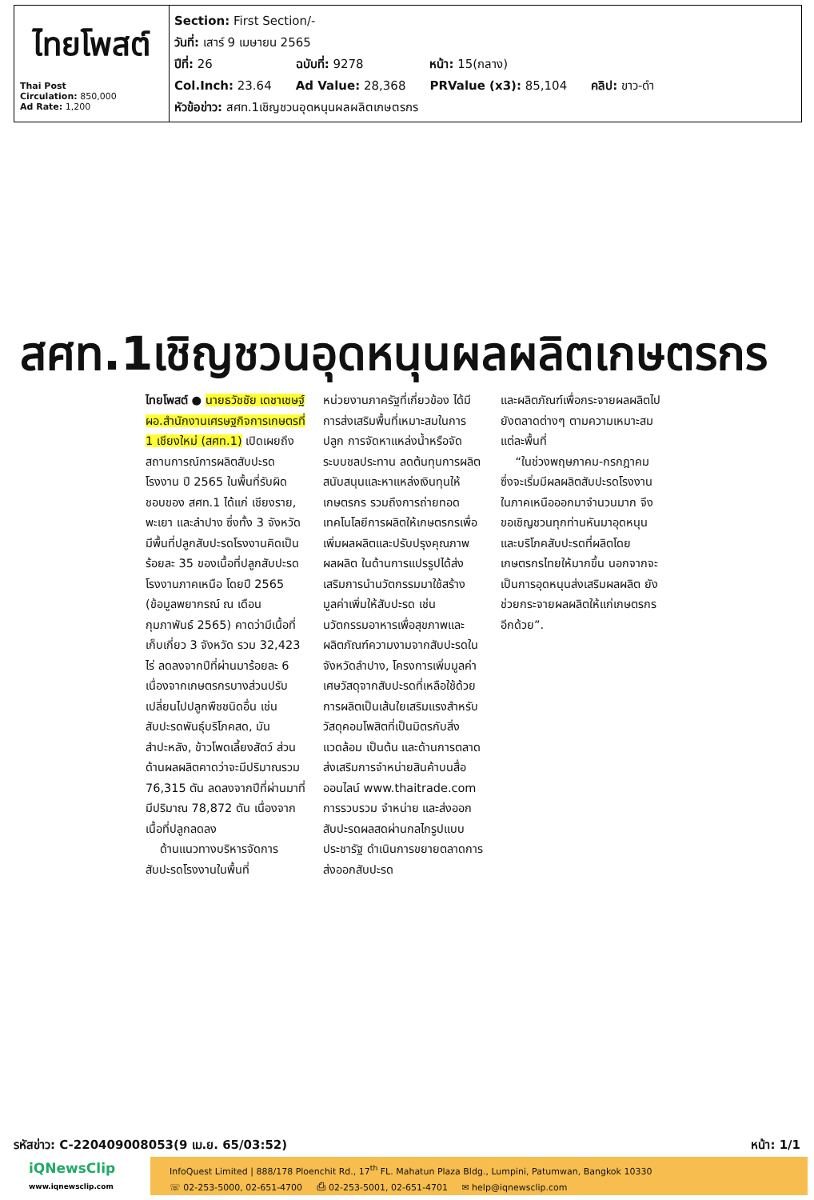ไทยโพสต์
Thai Post
Circulation: 850,000
Ad Rate: 1,200
Section: First Section/-
วันที่: เสาร์ 9 เมษายน 2565
| ปีที่: 26 | ฉบับที่: 9278 | หน้า: 15(กลาง) | |
| Col.Inch: 23.64 | Ad Value: 28,368 | PRValue (x3): 85,104 | คลิป: ขาว-ดำ |
หัวข้อข่าว: สศท.1เชิญชวนอุดหนุนผลผลิตเกษตรกร
สศท.1เชิญชวนอุดหนุนผลผลิตเกษตรกร
ไทยโพสต์ ● นายธวัชชัย เดชาเชษฐ์ ผอ.สำนักงานเศรษฐกิจการเกษตรที่ 1 เชียงใหม่ (สศท.1) เปิดเผยถึงสถานการณ์การผลิตสับปะรดโรงงาน ปี 2565 ในพื้นที่รับผิดชอบของ สศท.1 ได้แก่ เชียงราย, พะเยา และลำปาง ซึ่งทั้ง 3 จังหวัดมีพื้นที่ปลูกสับปะรดโรงงานคิดเป็นร้อยละ 35 ของเนื้อที่ปลูกสับปะรดโรงงานภาคเหนือ โดยปี 2565 (ข้อมูลพยากรณ์ ณ เดือนกุมภาพันธ์ 2565) คาดว่ามีเนื้อที่เก็บเกี่ยว 3 จังหวัด รวม 32,423 ไร่ ลดลงจากปีที่ผ่านมาร้อยละ 6 เนื่องจากเกษตรกรบางส่วนปรับเปลี่ยนไปปลูกพืชชนิดอื่น เช่น สับปะรดพันธุ์บริโภคสด, มันสำปะหลัง, ข้าวโพดเลี้ยงสัตว์ ส่วนด้านผลผลิตคาดว่าจะมีปริมาณรวม 76,315 ตัน ลดลงจากปีที่ผ่านมาที่มีปริมาณ 78,872 ตัน เนื่องจากเนื้อที่ปลูกลดลง
ด้านแนวทางบริหารจัดการสับปะรดโรงงานในพื้นที่
หน่วยงานภาครัฐที่เกี่ยวข้อง ได้มีการส่งเสริมพื้นที่เหมาะสมในการปลูก การจัดหาแหล่งน้ำหรือจัดระบบชลประทาน ลดต้นทุนการผลิต สนับสนุนและหาแหล่งเงินทุนให้เกษตรกร รวมถึงการถ่ายทอดเทคโนโลยีการผลิตให้เกษตรกรเพื่อเพิ่มผลผลิตและปรับปรุงคุณภาพผลผลิต ในด้านการแปรรูปได้ส่งเสริมการนำนวัตกรรมมาใช้สร้างมูลค่าเพิ่มให้สับปะรด เช่น นวัตกรรมอาหารเพื่อสุขภาพและผลิตภัณฑ์ความงามจากสับปะรดในจังหวัดลำปาง, โครงการเพิ่มมูลค่าเศษวัสดุจากสับปะรดที่เหลือใช้ด้วยการผลิตเป็นเส้นใยเสริมแรงสำหรับวัสดุคอมโพสิตที่เป็นมิตรกับสิ่งแวดล้อม เป็นต้น และด้านการตลาดส่งเสริมการจำหน่ายสินค้าบนสื่อออนไลน์ www.thaitrade.com การรวบรวม จำหน่าย และส่งออกสับปะรดผลสดผ่านกลไกรูปแบบประชารัฐ ดำเนินการขยายตลาดการส่งออกสับปะรด
และผลิตภัณฑ์เพื่อกระจายผลผลิตไปยังตลาดต่างๆ ตามความเหมาะสมแต่ละพื้นที่
“ในช่วงพฤษภาคม-กรกฎาคม ซึ่งจะเริ่มมีผลผลิตสับปะรดโรงงานในภาคเหนือออกมาจำนวนมาก จึงขอเชิญชวนทุกท่านหันมาอุดหนุนและบริโภคสับปะรดที่ผลิตโดยเกษตรกรไทยให้มากขึ้น นอกจากจะเป็นการอุดหนุนส่งเสริมผลผลิต ยังช่วยกระจายผลผลิตให้แก่เกษตรกรอีกด้วย”.
รหัสข่าว: C-220409008053(9 เม.ย. 65/03:52) หน้า: 1/1
iQNewsClip
www.iqnewsclip.com
InfoQuest Limited | 888/178 Ploenchit Rd., 17<sup>th</sup> FL. Mahatun Plaza Bldg., Lumpini, Patumwan, Bangkok 10330
☏ 02-253-5000, 02-651-4700 ⎙ 02-253-5001, 02-651-4701 ✉ help@iqnewsclip.com